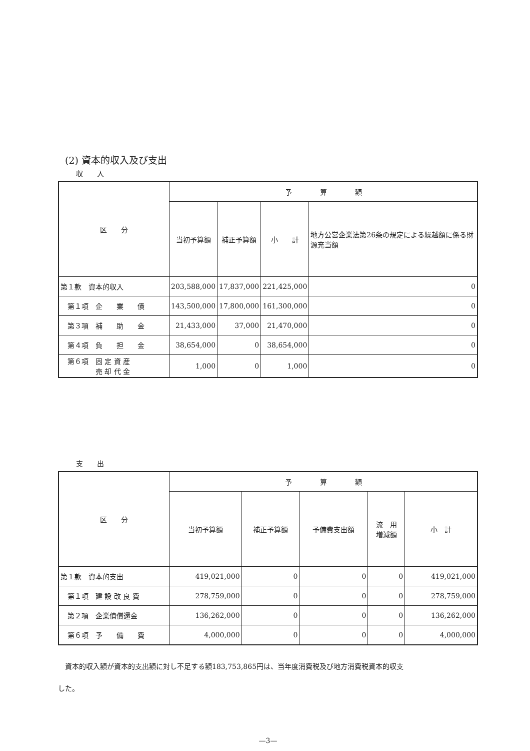(2) 資本的収入及び支出
収　　入
| 区 分 | 予 算 額 | | | |
| --- | --- | --- | --- | --- |
| | 当初予算額 | 補正予算額 | 小 計 | 地方公営企業法第26条の規定による繰越額に係る財源充当額 |
| 第１款 資本的収入 | 203,588,000 | 17,837,000 | 221,425,000 | 0 |
| 第１項 企 業 債 | 143,500,000 | 17,800,000 | 161,300,000 | 0 |
| 第３項 補 助 金 | 21,433,000 | 37,000 | 21,470,000 | 0 |
| 第４項 負 担 金 | 38,654,000 | 0 | 38,654,000 | 0 |
| 第６項 固 定 資 産 売 却 代 金 | 1,000 | 0 | 1,000 | 0 |
支　　出
| 区 分 | 予 算 額 | | | | |
| --- | --- | --- | --- | --- | --- |
| | 当初予算額 | 補正予算額 | 予備費支出額 | 流 用 増減額 | 小 計 |
| 第１款 資本的支出 | 419,021,000 | 0 | 0 | 0 | 419,021,000 |
| 第１項 建 設 改 良 費 | 278,759,000 | 0 | 0 | 0 | 278,759,000 |
| 第２項 企業債償還金 | 136,262,000 | 0 | 0 | 0 | 136,262,000 |
| 第６項 予 備 費 | 4,000,000 | 0 | 0 | 0 | 4,000,000 |
　資本的収入額が資本的支出額に対し不足する額183,753,865円は、当年度消費税及び地方消費税資本的収支
した。
—3—